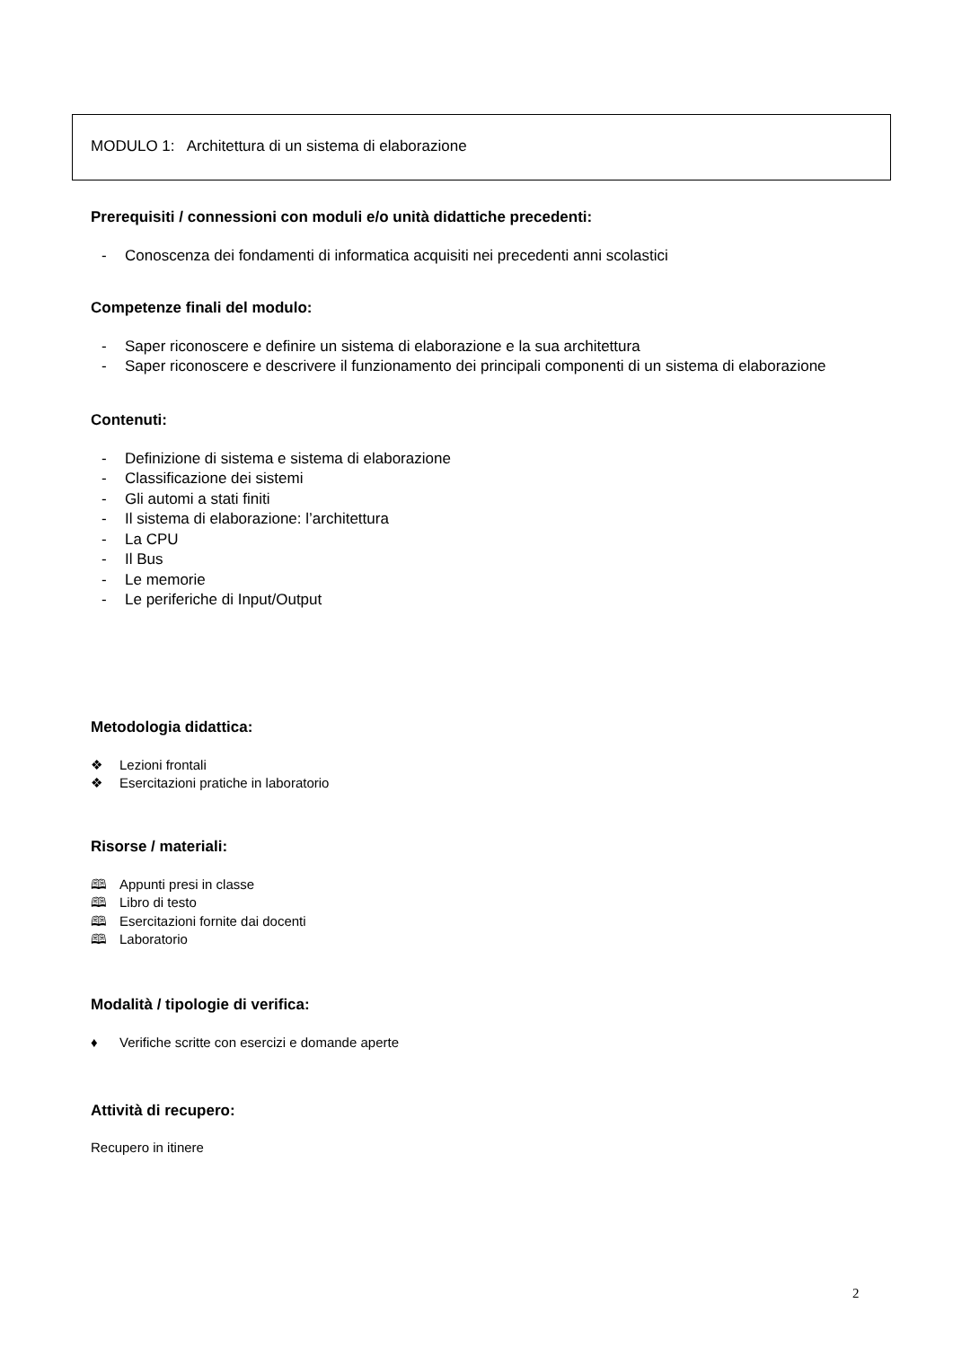MODULO 1: Architettura di un sistema di elaborazione
Prerequisiti / connessioni con moduli e/o unità didattiche precedenti:
- Conoscenza dei fondamenti di informatica acquisiti nei precedenti anni scolastici
Competenze finali del modulo:
- Saper riconoscere e definire un sistema di elaborazione e la sua architettura
- Saper riconoscere e descrivere il funzionamento dei principali componenti di un sistema di elaborazione
Contenuti:
- Definizione di sistema e sistema di elaborazione
- Classificazione dei sistemi
- Gli automi a stati finiti
- Il sistema di elaborazione: l’architettura
- La CPU
- Il Bus
- Le memorie
- Le periferiche di Input/Output
Metodologia didattica:
❖ Lezioni frontali
❖ Esercitazioni pratiche in laboratorio
Risorse / materiali:
🕮 Appunti presi in classe
🕮 Libro di testo
🕮 Esercitazioni fornite dai docenti
🕮 Laboratorio
Modalità / tipologie di verifica:
♦ Verifiche scritte con esercizi e domande aperte
Attività di recupero:
Recupero in itinere
2